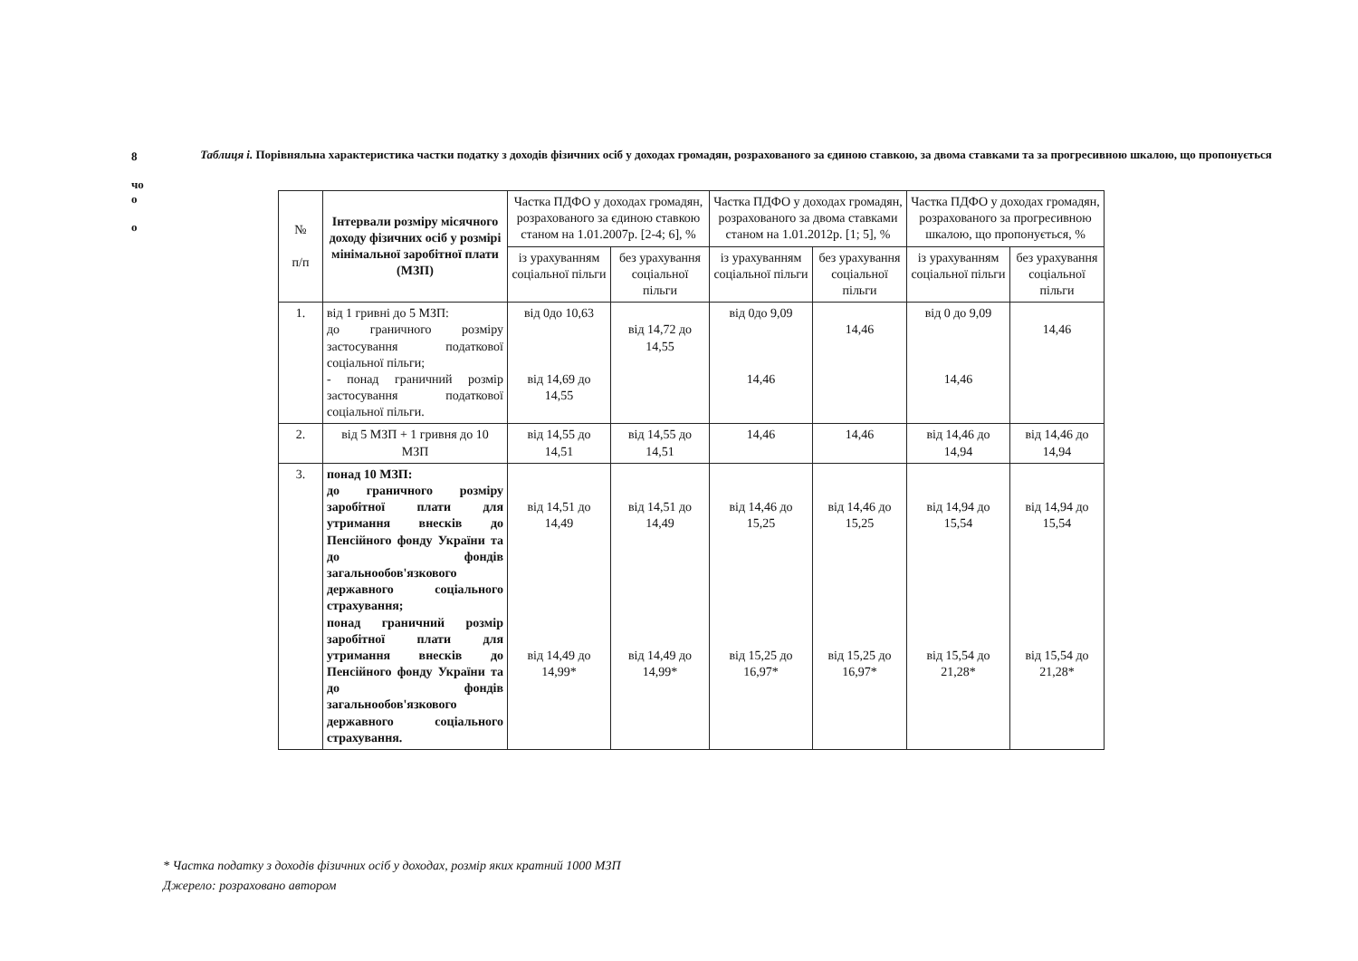8
чо
о
о
Таблиця і. Порівняльна характеристика частки податку з доходів фізичних осіб у доходах громадян, розрахованого за єдиною ставкою, за двома ставками та за прогресивною шкалою, що пропонується
| № п/п | Інтервали розміру місячного доходу фізичних осіб у розмірі мінімальної заробітної плати (МЗП) | Частка ПДФО у доходах громадян, розрахованого за єдиною ставкою станом на 1.01.2007р. [2-4; 6], % | | Частка ПДФО у доходах громадян, розрахованого за двома ставками станом на 1.01.2012р. [1; 5], % | | Частка ПДФО у доходах громадян, розрахованого за прогресивною шкалою, що пропонується, % | |
| --- | --- | --- | --- | --- | --- | --- | --- |
| | | із урахуванням соціальної пільги | без урахування соціальної пільги | із урахуванням соціальної пільги | без урахування соціальної пільги | із урахуванням соціальної пільги | без урахування соціальної пільги |
| 1. | від 1 гривні до 5 МЗП: до граничного розміру застосування податкової соціальної пільги; - понад граничний розмір застосування податкової соціальної пільги. | від 0до 10,63 від 14,69 до 14,55 | від 14,72 до 14,55 | від 0до 9,09 14,46 | 14,46 | від 0 до 9,09 14,46 | 14,46 |
| 2. | від 5 МЗП + 1 гривня до 10 МЗП | від 14,55 до 14,51 | від 14,55 до 14,51 | 14,46 | 14,46 | від 14,46 до 14,94 | від 14,46 до 14,94 |
| 3. | понад 10 МЗП: до граничного розміру заробітної плати для утримання внесків до Пенсійного фонду України та до фондів загальнообов'язкового державного соціального страхування; понад граничний розмір заробітної плати для утримання внесків до Пенсійного фонду України та до фондів загальнообов'язкового державного соціального страхування. | від 14,51 до 14,49 від 14,49 до 14,99* | від 14,51 до 14,49 від 14,49 до 14,99* | від 14,46 до 15,25 від 15,25 до 16,97* | від 14,46 до 15,25 від 15,25 до 16,97* | від 14,94 до 15,54 від 15,54 до 21,28* | від 14,94 до 15,54 від 15,54 до 21,28* |
* Частка податку з доходів фізичних осіб у доходах, розмір яких кратний 1000 МЗП
Джерело: розраховано автором